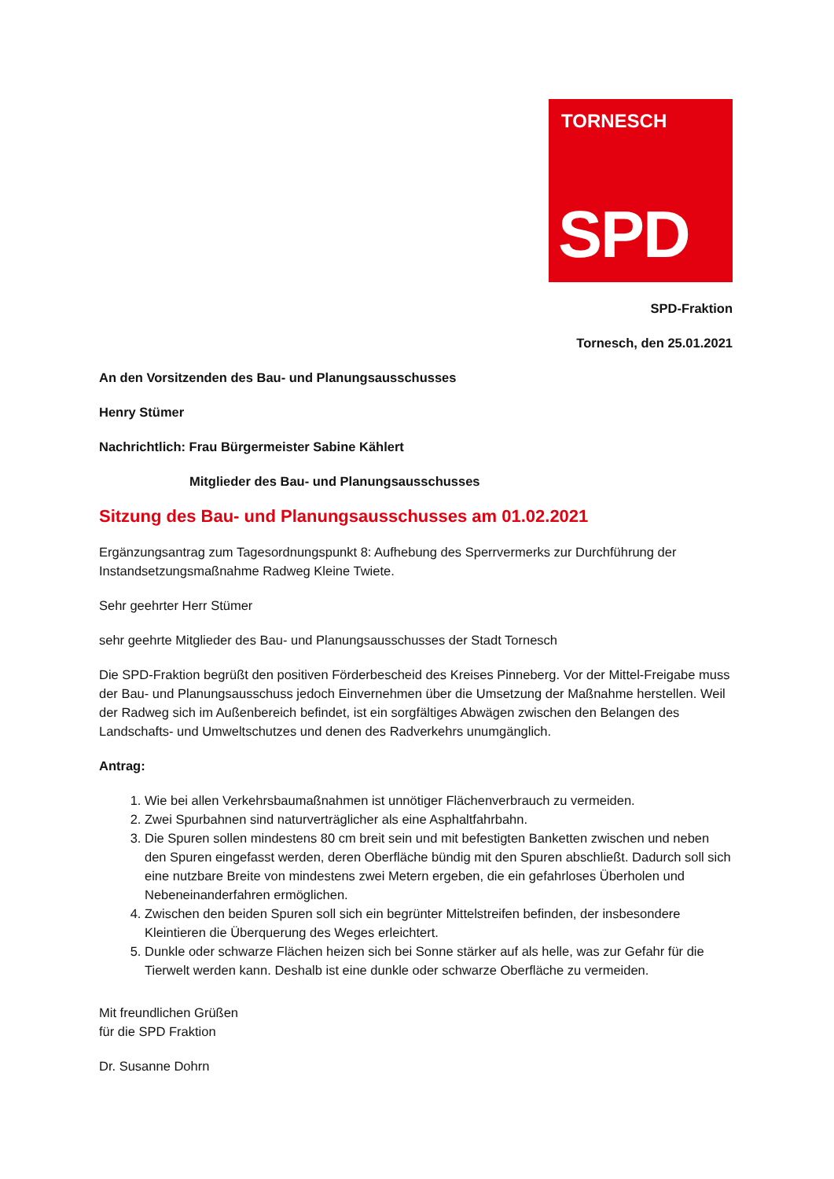TORNESCH
SPD
SPD-Fraktion
Tornesch, den 25.01.2021
An den Vorsitzenden des Bau- und Planungsausschusses
Henry Stümer
Nachrichtlich: Frau Bürgermeister Sabine Kählert
Mitglieder des Bau- und Planungsausschusses
Sitzung des Bau- und Planungsausschusses am 01.02.2021
Ergänzungsantrag zum Tagesordnungspunkt 8: Aufhebung des Sperrvermerks zur Durchführung der Instandsetzungsmaßnahme Radweg Kleine Twiete.
Sehr geehrter Herr Stümer
sehr geehrte Mitglieder des Bau- und Planungsausschusses der Stadt Tornesch
Die SPD-Fraktion begrüßt den positiven Förderbescheid des Kreises Pinneberg. Vor der Mittel-Freigabe muss der Bau- und Planungsausschuss jedoch Einvernehmen über die Umsetzung der Maßnahme herstellen. Weil der Radweg sich im Außenbereich befindet, ist ein sorgfältiges Abwägen zwischen den Belangen des Landschafts- und Umweltschutzes und denen des Radverkehrs unumgänglich.
Antrag:
1. Wie bei allen Verkehrsbaumaßnahmen ist unnötiger Flächenverbrauch zu vermeiden.
2. Zwei Spurbahnen sind naturverträglicher als eine Asphaltfahrbahn.
3. Die Spuren sollen mindestens 80 cm breit sein und mit befestigten Banketten zwischen und neben den Spuren eingefasst werden, deren Oberfläche bündig mit den Spuren abschließt. Dadurch soll sich eine nutzbare Breite von mindestens zwei Metern ergeben, die ein gefahrloses Überholen und Nebeneinanderfahren ermöglichen.
4. Zwischen den beiden Spuren soll sich ein begrünter Mittelstreifen befinden, der insbesondere Kleintieren die Überquerung des Weges erleichtert.
5. Dunkle oder schwarze Flächen heizen sich bei Sonne stärker auf als helle, was zur Gefahr für die Tierwelt werden kann. Deshalb ist eine dunkle oder schwarze Oberfläche zu vermeiden.
Mit freundlichen Grüßen
für die SPD Fraktion
Dr. Susanne Dohrn